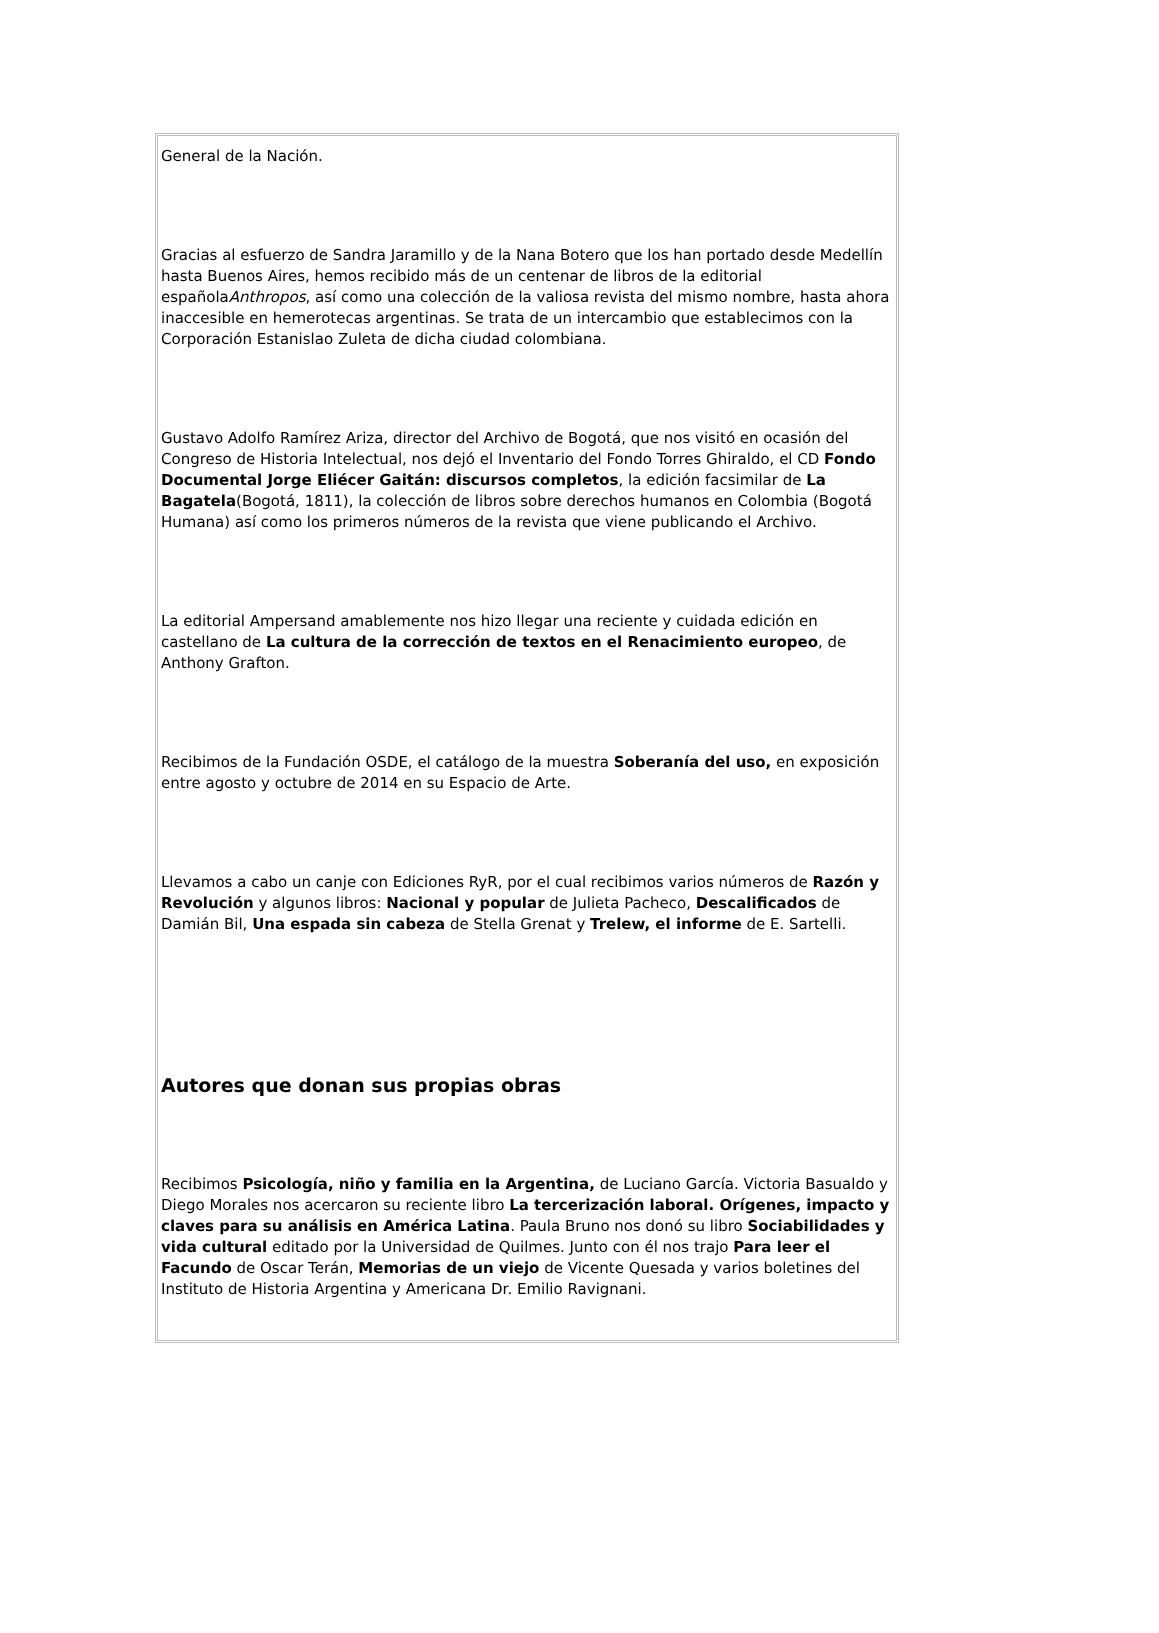General de la Nación.
Gracias al esfuerzo de Sandra Jaramillo y de la Nana Botero que los han portado desde Medellín hasta Buenos Aires, hemos recibido más de un centenar de libros de la editorial españolaAnthropos, así como una colección de la valiosa revista del mismo nombre, hasta ahora inaccesible en hemerotecas argentinas. Se trata de un intercambio que establecimos con la Corporación Estanislao Zuleta de dicha ciudad colombiana.
Gustavo Adolfo Ramírez Ariza, director del Archivo de Bogotá, que nos visitó en ocasión del Congreso de Historia Intelectual, nos dejó el Inventario del Fondo Torres Ghiraldo, el CD Fondo Documental Jorge Eliécer Gaitán: discursos completos, la edición facsimilar de La Bagatela(Bogotá, 1811), la colección de libros sobre derechos humanos en Colombia (Bogotá Humana) así como los primeros números de la revista que viene publicando el Archivo.
La editorial Ampersand amablemente nos hizo llegar una reciente y cuidada edición en castellano de La cultura de la corrección de textos en el Renacimiento europeo, de Anthony Grafton.
Recibimos de la Fundación OSDE, el catálogo de la muestra Soberanía del uso, en exposición entre agosto y octubre de 2014 en su Espacio de Arte.
Llevamos a cabo un canje con Ediciones RyR, por el cual recibimos varios números de Razón y Revolución y algunos libros: Nacional y popular de Julieta Pacheco, Descalificados de Damián Bil, Una espada sin cabeza de Stella Grenat y Trelew, el informe de E. Sartelli.
Autores que donan sus propias obras
Recibimos Psicología, niño y familia en la Argentina, de Luciano García. Victoria Basualdo y Diego Morales nos acercaron su reciente libro La tercerización laboral. Orígenes, impacto y claves para su análisis en América Latina. Paula Bruno nos donó su libro Sociabilidades y vida cultural editado por la Universidad de Quilmes. Junto con él nos trajo Para leer el Facundo de Oscar Terán, Memorias de un viejo de Vicente Quesada y varios boletines del Instituto de Historia Argentina y Americana Dr. Emilio Ravignani.